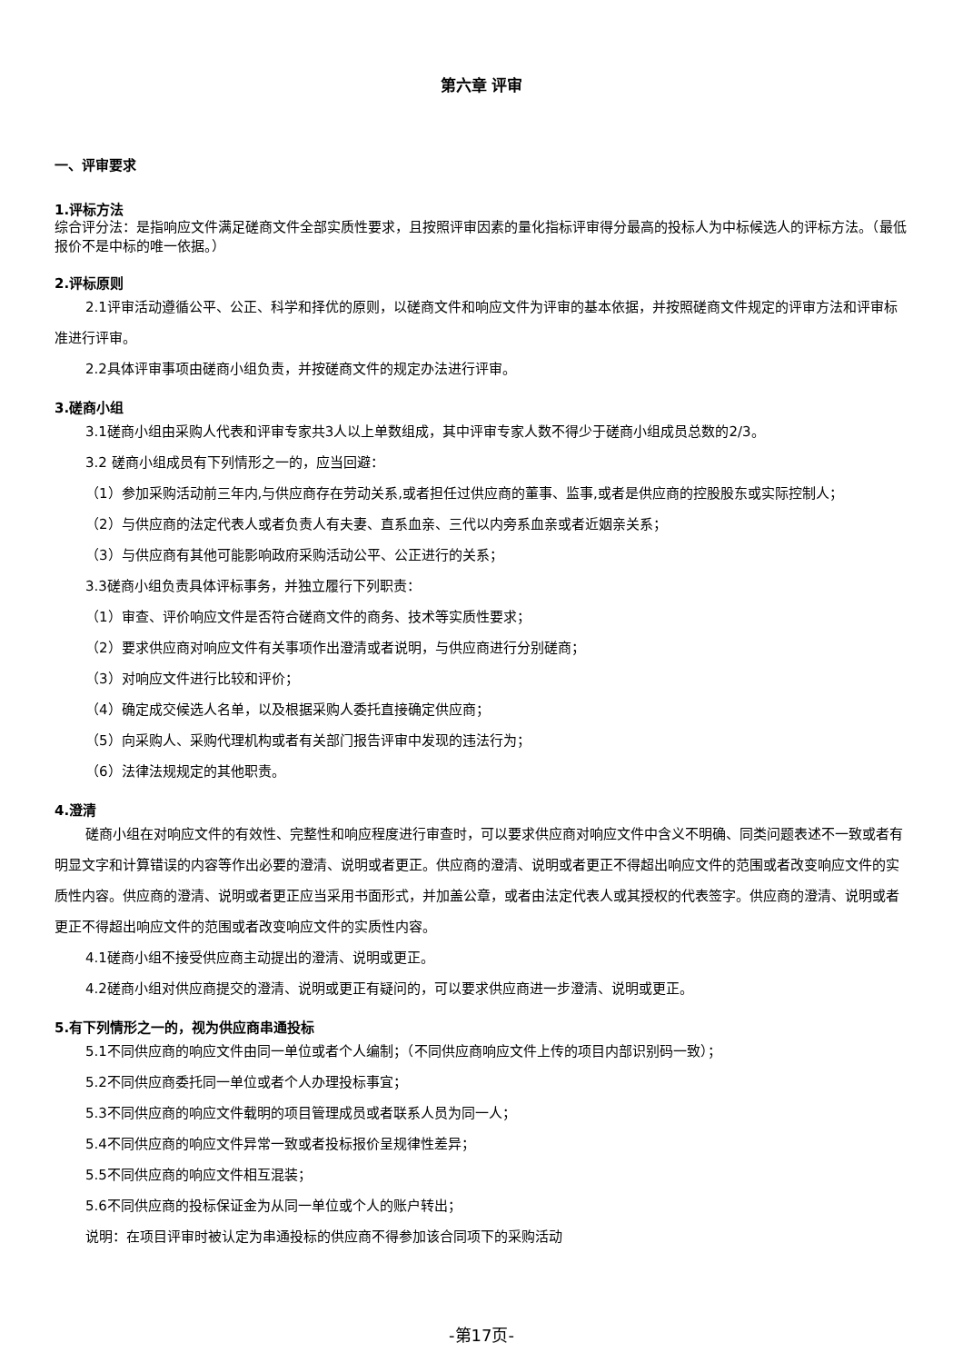第六章 评审
一、评审要求
1.评标方法
综合评分法：是指响应文件满足磋商文件全部实质性要求，且按照评审因素的量化指标评审得分最高的投标人为中标候选人的评标方法。（最低报价不是中标的唯一依据。）
2.评标原则
2.1评审活动遵循公平、公正、科学和择优的原则，以磋商文件和响应文件为评审的基本依据，并按照磋商文件规定的评审方法和评审标准进行评审。
2.2具体评审事项由磋商小组负责，并按磋商文件的规定办法进行评审。
3.磋商小组
3.1磋商小组由采购人代表和评审专家共3人以上单数组成，其中评审专家人数不得少于磋商小组成员总数的2/3。
3.2 磋商小组成员有下列情形之一的，应当回避：
（1）参加采购活动前三年内,与供应商存在劳动关系,或者担任过供应商的董事、监事,或者是供应商的控股股东或实际控制人；
（2）与供应商的法定代表人或者负责人有夫妻、直系血亲、三代以内旁系血亲或者近姻亲关系；
（3）与供应商有其他可能影响政府采购活动公平、公正进行的关系；
3.3磋商小组负责具体评标事务，并独立履行下列职责：
（1）审查、评价响应文件是否符合磋商文件的商务、技术等实质性要求；
（2）要求供应商对响应文件有关事项作出澄清或者说明，与供应商进行分别磋商；
（3）对响应文件进行比较和评价；
（4）确定成交候选人名单，以及根据采购人委托直接确定供应商；
（5）向采购人、采购代理机构或者有关部门报告评审中发现的违法行为；
（6）法律法规规定的其他职责。
4.澄清
磋商小组在对响应文件的有效性、完整性和响应程度进行审查时，可以要求供应商对响应文件中含义不明确、同类问题表述不一致或者有明显文字和计算错误的内容等作出必要的澄清、说明或者更正。供应商的澄清、说明或者更正不得超出响应文件的范围或者改变响应文件的实质性内容。供应商的澄清、说明或者更正应当采用书面形式，并加盖公章，或者由法定代表人或其授权的代表签字。供应商的澄清、说明或者更正不得超出响应文件的范围或者改变响应文件的实质性内容。
4.1磋商小组不接受供应商主动提出的澄清、说明或更正。
4.2磋商小组对供应商提交的澄清、说明或更正有疑问的，可以要求供应商进一步澄清、说明或更正。
5.有下列情形之一的，视为供应商串通投标
5.1不同供应商的响应文件由同一单位或者个人编制；（不同供应商响应文件上传的项目内部识别码一致）；
5.2不同供应商委托同一单位或者个人办理投标事宜；
5.3不同供应商的响应文件载明的项目管理成员或者联系人员为同一人；
5.4不同供应商的响应文件异常一致或者投标报价呈规律性差异；
5.5不同供应商的响应文件相互混装；
5.6不同供应商的投标保证金为从同一单位或个人的账户转出；
说明：在项目评审时被认定为串通投标的供应商不得参加该合同项下的采购活动
-第17页-